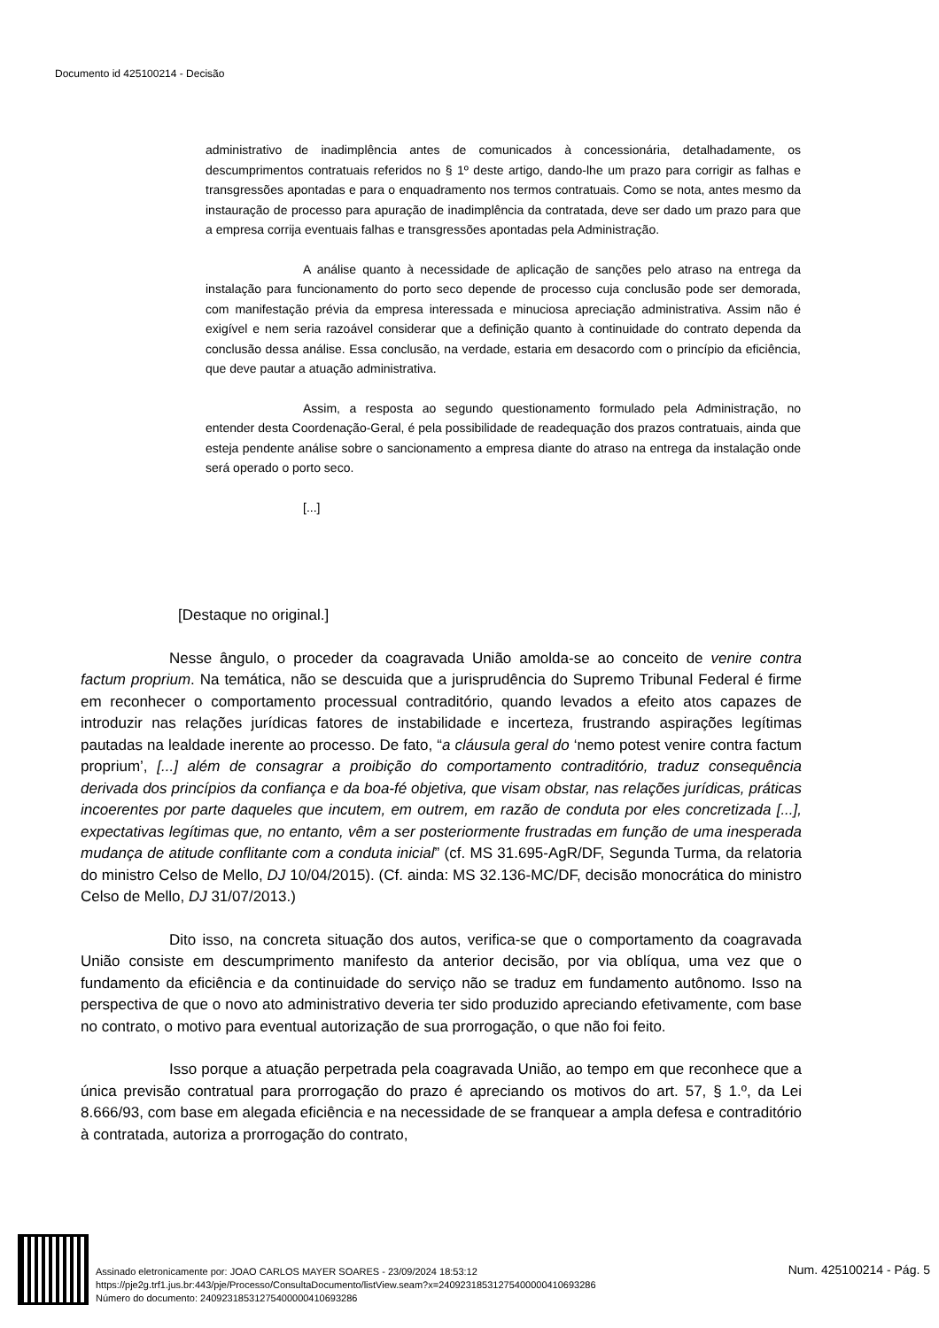Documento id 425100214 - Decisão
administrativo de inadimplência antes de comunicados à concessionária, detalhadamente, os descumprimentos contratuais referidos no § 1º deste artigo, dando-lhe um prazo para corrigir as falhas e transgressões apontadas e para o enquadramento nos termos contratuais. Como se nota, antes mesmo da instauração de processo para apuração de inadimplência da contratada, deve ser dado um prazo para que a empresa corrija eventuais falhas e transgressões apontadas pela Administração.
A análise quanto à necessidade de aplicação de sanções pelo atraso na entrega da instalação para funcionamento do porto seco depende de processo cuja conclusão pode ser demorada, com manifestação prévia da empresa interessada e minuciosa apreciação administrativa. Assim não é exigível e nem seria razoável considerar que a definição quanto à continuidade do contrato dependa da conclusão dessa análise. Essa conclusão, na verdade, estaria em desacordo com o princípio da eficiência, que deve pautar a atuação administrativa.
Assim, a resposta ao segundo questionamento formulado pela Administração, no entender desta Coordenação-Geral, é pela possibilidade de readequação dos prazos contratuais, ainda que esteja pendente análise sobre o sancionamento a empresa diante do atraso na entrega da instalação onde será operado o porto seco.
[...]
[Destaque no original.]
Nesse ângulo, o proceder da coagravada União amolda-se ao conceito de venire contra factum proprium. Na temática, não se descuida que a jurisprudência do Supremo Tribunal Federal é firme em reconhecer o comportamento processual contraditório, quando levados a efeito atos capazes de introduzir nas relações jurídicas fatores de instabilidade e incerteza, frustrando aspirações legítimas pautadas na lealdade inerente ao processo. De fato, “a cláusula geral do ‘nemo potest venire contra factum proprium’, [...] além de consagrar a proibição do comportamento contraditório, traduz consequência derivada dos princípios da confiança e da boa-fé objetiva, que visam obstar, nas relações jurídicas, práticas incoerentes por parte daqueles que incutem, em outrem, em razão de conduta por eles concretizada [...], expectativas legítimas que, no entanto, vêm a ser posteriormente frustradas em função de uma inesperada mudança de atitude conflitante com a conduta inicial” (cf. MS 31.695-AgR/DF, Segunda Turma, da relatoria do ministro Celso de Mello, DJ 10/04/2015). (Cf. ainda: MS 32.136-MC/DF, decisão monocrática do ministro Celso de Mello, DJ 31/07/2013.)
Dito isso, na concreta situação dos autos, verifica-se que o comportamento da coagravada União consiste em descumprimento manifesto da anterior decisão, por via oblíqua, uma vez que o fundamento da eficiência e da continuidade do serviço não se traduz em fundamento autônomo. Isso na perspectiva de que o novo ato administrativo deveria ter sido produzido apreciando efetivamente, com base no contrato, o motivo para eventual autorização de sua prorrogação, o que não foi feito.
Isso porque a atuação perpetrada pela coagravada União, ao tempo em que reconhece que a única previsão contratual para prorrogação do prazo é apreciando os motivos do art. 57, § 1.º, da Lei 8.666/93, com base em alegada eficiência e na necessidade de se franquear a ampla defesa e contraditório à contratada, autoriza a prorrogação do contrato,
Assinado eletronicamente por: JOAO CARLOS MAYER SOARES - 23/09/2024 18:53:12
https://pje2g.trf1.jus.br:443/pje/Processo/ConsultaDocumento/listView.seam?x=24092318531275400000410693286
Número do documento: 24092318531275400000410693286
Num. 425100214 - Pág. 5